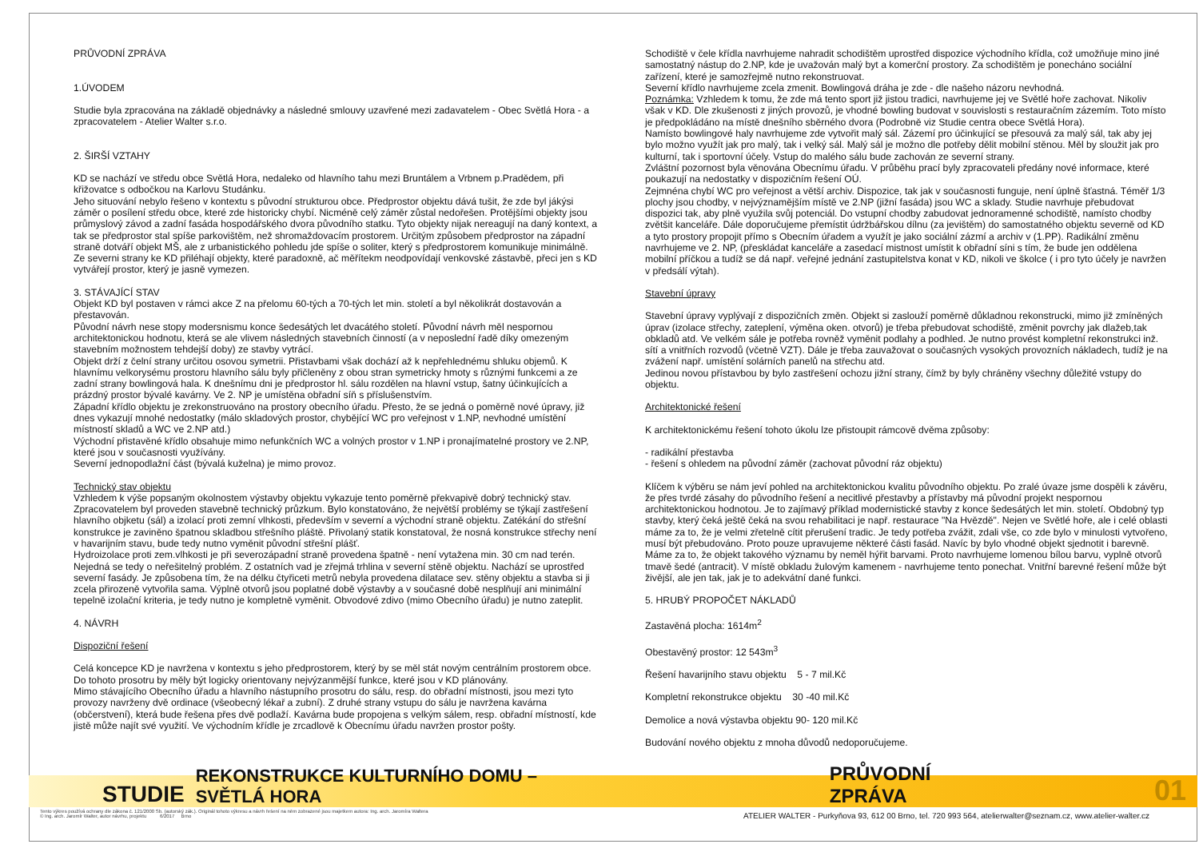PRŮVODNÍ ZPRÁVA
1.ÚVODEM
Studie byla zpracována na základě objednávky a následné smlouvy uzavřené mezi zadavatelem - Obec Světlá Hora - a zpracovatelem - Atelier Walter s.r.o.
2. ŠIRŠÍ VZTAHY
KD se nachází ve středu obce Světlá Hora, nedaleko od hlavního tahu mezi Bruntálem a Vrbnem p.Pradědem, při křižovatce s odbočkou na Karlovu Studánku.
Jeho situování nebylo řešeno v kontextu s původní strukturou obce. Předprostor objektu dává tušit, že zde byl jákýsi záměr o posílení středu obce, které zde historicky chybí. Nicméně celý záměr zůstal nedořešen. Protějšími objekty jsou průmyslový závod a zadní fasáda hospodářského dvora původního statku. Tyto objekty nijak nereagují na daný kontext, a tak se předprostor stal spíše parkovištěm, než shromaždovacím prostorem. Určitým způsobem předprostor na západní straně dotváří objekt MŠ, ale z urbanistického pohledu jde spíše o soliter, který s předprostorem komunikuje minimálně. Ze severni strany ke KD přiléhají objekty, které paradoxně, ač měřítekm neodpovídají venkovské zástavbě, přeci jen s KD vytvářejí prostor, který je jasně vymezen.
3. STÁVAJÍCÍ STAV
Objekt KD byl postaven v rámci akce Z na přelomu 60-tých a 70-tých let min. století a byl několikrát dostavován a přestavován.
Původní návrh nese stopy modersnismu konce šedesátých let dvacátého století. Původní návrh měl nespornou architektonickou hodnotu, která se ale vlivem následných stavebních činností (a v neposlední řadě díky omezeným stavebním možnostem tehdejší doby) ze stavby vytrácí.
Objekt drží z čelní strany určitou osovou symetrii. Přistavbami však dochází až k nepřehlednému shluku objemů. K hlavnímu velkorysému prostoru hlavního sálu byly přičleněny z obou stran symetricky hmoty s různými funkcemi a ze zadní strany bowlingová hala. K dnešnímu dni je předprostor hl. sálu rozdělen na hlavní vstup, šatny účinkujících a prázdný prostor bývalé kavárny. Ve 2. NP je umístěna obřadní síň s příslušenstvím.
Západní křídlo objektu je zrekonstruováno na prostory obecního úřadu. Přesto, že se jedná o poměrně nové úpravy, již dnes vykazují mnohé nedostatky (málo skladových prostor, chybějící WC pro veřejnost v 1.NP, nevhodné umístění místností skladů a WC ve 2.NP atd.)
Východní přistavěné křídlo obsahuje mimo nefunkčních WC a volných prostor v 1.NP i pronajímatelné prostory ve 2.NP, které jsou v současnosti využívány.
Severní jednopodlažní část (bývalá kuželna) je mimo provoz.
Technický stav objektu
Vzhledem k výše popsaným okolnostem výstavby objektu vykazuje tento poměrně překvapivě dobrý technický stav. Zpracovatelem byl proveden stavebně technický průzkum. Bylo konstatováno, že největší problémy se týkají zastřešení hlavního objketu (sál) a izolací proti zemní vlhkosti, především v severní a východní straně objektu. Zatékání do střešní konstrukce je zaviněno špatnou skladbou střešního pláště. Přivolaný statik konstatoval, že nosná konstrukce střechy není v havarijním stavu, bude tedy nutno vyměnit původní střešní plášť.
Hydroizolace proti zem.vlhkosti je při severozápadní straně provedena špatně - není vytažena min. 30 cm nad terén. Nejedná se tedy o neřešitelný problém. Z ostatních vad je zřejmá trhlina v severní stěně objektu. Nachází se uprostřed severní fasády. Je způsobena tím, že na délku čtyřiceti metrů nebyla provedena dilatace sev. stěny objektu a stavba si ji zcela přirozeně vytvořila sama. Výplně otvorů jsou poplatné době výstavby a v současné době nesplňují ani minimální tepelně izolační kriteria, je tedy nutno je kompletně vyměnit. Obvodové zdivo (mimo Obecního úřadu) je nutno zateplit.
4. NÁVRH
Dispoziční řešení
Celá koncepce KD je navržena v kontextu s jeho předprostorem, který by se měl stát novým centrálním prostorem obce.
Do tohoto prosotru by měly být logicky orientovany nejvýzanmější funkce, které jsou v KD plánovány.
Mimo stávajícího Obecního úřadu a hlavního nástupního prosotru do sálu, resp. do obřadní místnosti, jsou mezi tyto provozy navrženy dvě ordinace (všeobecný lékař a zubní). Z druhé strany vstupu do sálu je navržena kavárna (občerstvení), která bude řešena přes dvě podlaží. Kavárna bude propojena s velkým sálem, resp. obřadní místností, kde jistě může najít své využití. Ve východním křídle je zrcadlově k Obecnímu úřadu navržen prostor pošty.
Schodiště v čele křídla navrhujeme nahradit schodištěm uprostřed dispozice východního křídla, což umožňuje mino jiné samostatný nástup do 2.NP, kde je uvažován malý byt a komerční prostory. Za schodištěm je ponecháno sociální zařízení, které je samozřejmě nutno rekonstruovat.
Severní křídlo navrhujeme zcela zmenit. Bowlingová dráha je zde - dle našeho názoru nevhodná.
Poznámka: Vzhledem k tomu, že zde má tento sport již jistou tradici, navrhujeme jej ve Světlé hoře zachovat. Nikoliv však v KD. Dle zkušenosti z jiných provozů, je vhodné bowling budovat v souvislosti s restauračním zázemím. Toto místo je předpokládáno na místě dnešního sběrného dvora (Podrobně viz Studie centra obece Světlá Hora).
Namísto bowlingové haly navrhujeme zde vytvořit malý sál. Zázemí pro účinkující se přesouvá za malý sál, tak aby jej bylo možno využít jak pro malý, tak i velký sál. Malý sál je možno dle potřeby dělit mobilní stěnou. Měl by sloužit jak pro kulturní, tak i sportovní účely. Vstup do malého sálu bude zachován ze severní strany.
Zvláštní pozornost byla věnována Obecnímu úřadu. V průběhu prací byly zpracovateli předány nové informace, které poukazují na nedostatky v dispozičním řešení OÚ.
Zejmnéna chybí WC pro veřejnost a větší archiv. Dispozice, tak jak v současnosti funguje, není úplně šťastná. Téměř 1/3 plochy jsou chodby, v nejvýznamějším místě ve 2.NP (jižní fasáda) jsou WC a sklady. Studie navrhuje přebudovat dispozici tak, aby plně využila svůj potenciál. Do vstupní chodby zabudovat jednoramenné schodiště, namísto chodby zvětšit kanceláře. Dále doporučujeme přemístit údržbářskou dílnu (za jevištěm) do samostatného objektu severně od KD a tyto prostory propojit přímo s Obecním úřadem a využít je jako sociální zázmí a archiv v (1.PP). Radikální změnu navrhujeme ve 2. NP, (přeskládat kanceláře a zasedací mistnost umístit k obřadní síni s tím, že bude jen oddělena mobilní příčkou a tudíž se dá např. veřejné jednání zastupitelstva konat v KD, nikoli ve školce ( i pro tyto účely je navržen v předsálí výtah).
Stavební úpravy
Stavební úpravy vyplývají z dispozičních změn. Objekt si zaslouží poměrně důkladnou rekonstrucki, mimo již zmíněných úprav (izolace střechy, zateplení, výměna oken. otvorů) je třeba přebudovat schodiště, změnit povrchy jak dlažeb,tak obkladů atd. Ve velkém sále je potřeba rovněž vyměnit podlahy a podhled. Je nutno provést kompletní rekonstrukci inž. sítí a vnitřních rozvodů (včetně VZT). Dále je třeba zauvažovat o současných vysokých provozních nákladech, tudíž je na zvážení např. umístění solárních panelů na střechu atd.
Jedinou novou přístavbou by bylo zastřešení ochozu jižní strany, čímž by byly chráněny všechny důležité vstupy do objektu.
Architektonické řešení
K architektonickému řešení tohoto úkolu lze přistoupit rámcově dvěma způsoby:
- radikální přestavba
- řešení s ohledem na původní záměr (zachovat původní ráz objektu)
Klíčem k výběru se nám jeví pohled na architektonickou kvalitu původního objektu. Po zralé úvaze jsme dospěli k závěru, že přes tvrdé zásahy do původního řešení a necitlivé přestavby a přístavby má původní projekt nespornou architektonickou hodnotou. Je to zajímavý příklad modernistické stavby z konce šedesátých let min. století. Obdobný typ stavby, který čeká ještě čeká na svou rehabilitaci je např. restaurace "Na Hvězdě". Nejen ve Světlé hoře, ale i celé oblasti máme za to, že je velmi zřetelně cítit přerušení tradic. Je tedy potřeba zvážit, zdali vše, co zde bylo v minulosti vytvořeno, musí být přebudováno. Proto pouze upravujeme některé části fasád. Navíc by bylo vhodné objekt sjednotit i barevně. Máme za to, že objekt takového významu by neměl hýřit barvami. Proto navrhujeme lomenou bílou barvu, vyplně otvorů tmavě šedé (antracit). V místě obkladu žulovým kamenem - navrhujeme tento ponechat. Vnitřní barevné řešení může být živější, ale jen tak, jak je to adekvátní dané funkci.
5. HRUBÝ PROPOČET NÁKLADŮ
Zastavěná plocha: 1614m<sup>2</sup>
Obestavěný prostor: 12 543m<sup>3</sup>
Řešení havarijního stavu objektu 5 - 7 mil.Kč
Kompletní rekonstrukce objektu 30 -40 mil.Kč
Demolice a nová výstavba objektu 90- 120 mil.Kč
Budování nového objektu z mnoha důvodů nedoporučujeme.
STUDIE REKONSTRUKCE KULTURNÍHO DOMU – SVĚTLÁ HORA PRŮVODNÍ ZPRÁVA 01
Tento výkres používá ochrany dle zákona č. 121/2000 Sb. (autorský zák.). Originál tohoto výkresu a návrh řešení na něm zobrazené jsou majetkem autora: Ing. arch. Jaromíra Waltera
© Ing. arch. Jaromír Walter, autor návrhu, projektu 6/2017 Brno
ATELIER WALTER - Purkyňova 93, 612 00 Brno, tel. 720 993 564, atelierwalter@seznam.cz, www.atelier-walter.cz